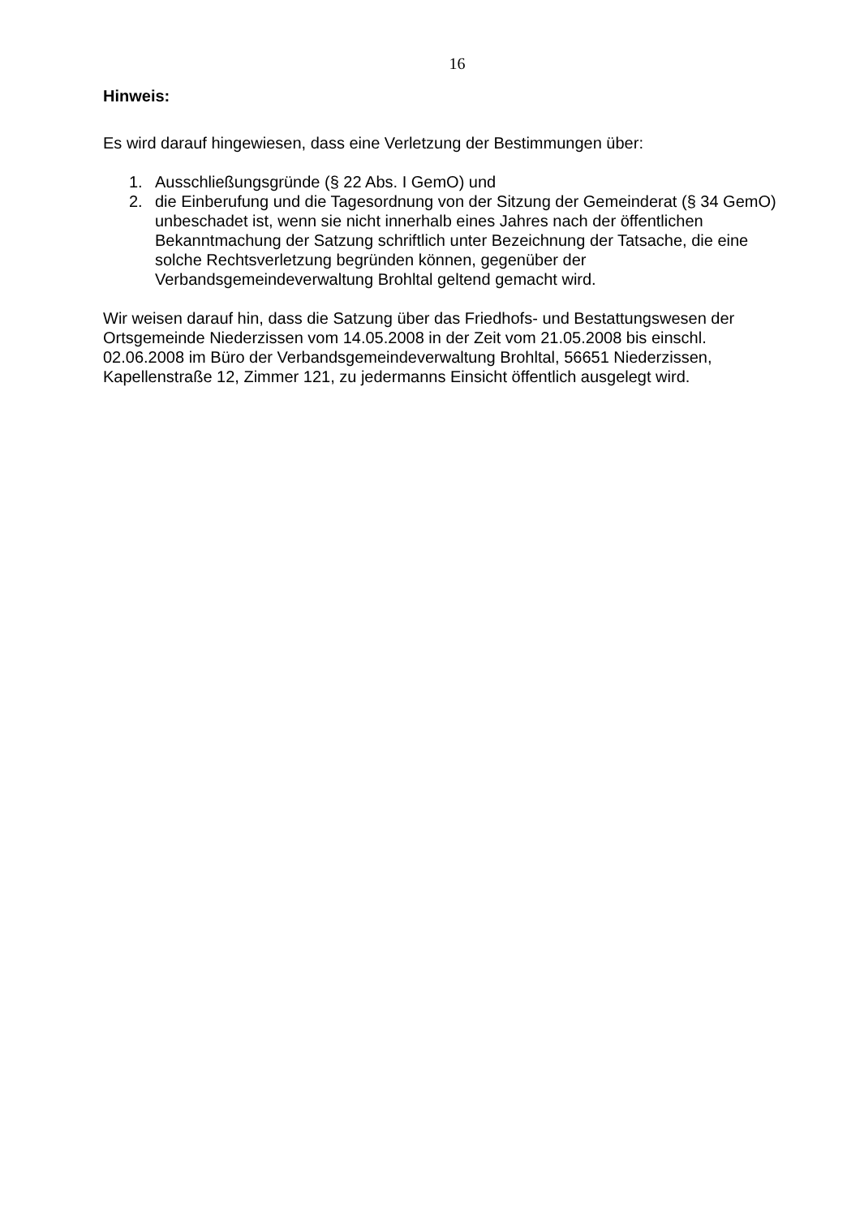16
Hinweis:
Es wird darauf hingewiesen, dass eine Verletzung der Bestimmungen über:
1. Ausschließungsgründe (§ 22 Abs. I GemO) und
2. die Einberufung und die Tagesordnung von der Sitzung der Gemeinderat (§ 34 GemO) unbeschadet ist, wenn sie nicht innerhalb eines Jahres nach der öffentlichen Bekanntmachung der Satzung schriftlich unter Bezeichnung der Tatsache, die eine solche Rechtsverletzung begründen können, gegenüber der Verbandsgemeindeverwaltung Brohltal geltend gemacht wird.
Wir weisen darauf hin, dass die Satzung über das Friedhofs- und Bestattungswesen der Ortsgemeinde Niederzissen vom 14.05.2008 in der Zeit vom 21.05.2008 bis einschl. 02.06.2008 im Büro der Verbandsgemeindeverwaltung Brohltal, 56651 Niederzissen, Kapellenstraße 12, Zimmer 121, zu jedermanns Einsicht öffentlich ausgelegt wird.